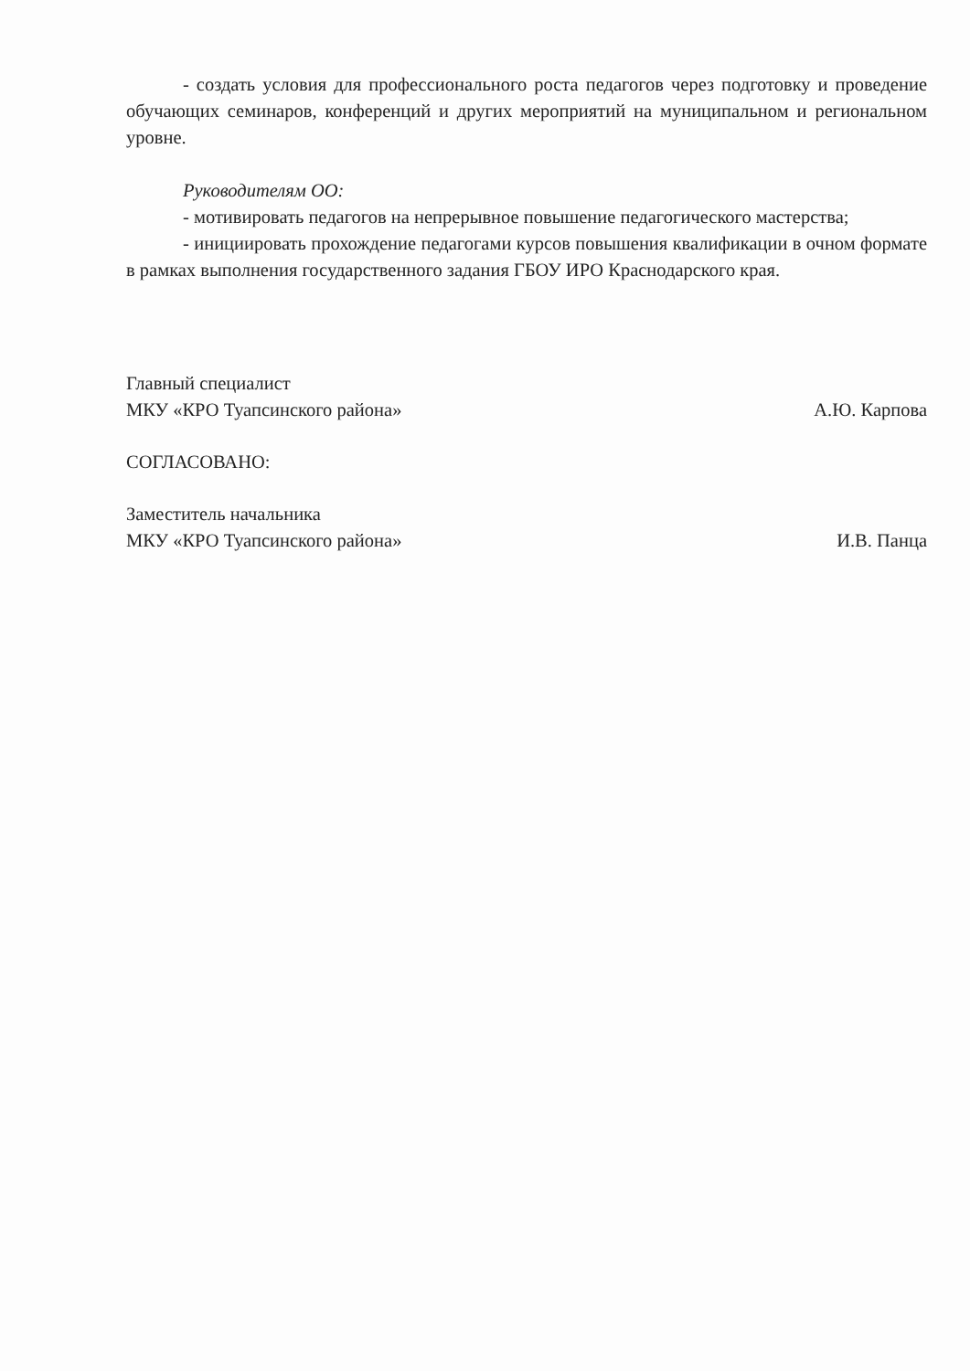- создать условия для профессионального роста педагогов через подготовку и проведение обучающих семинаров, конференций и других мероприятий на муниципальном и региональном уровне.
Руководителям ОО:
- мотивировать педагогов на непрерывное повышение педагогического мастерства;
- инициировать прохождение педагогами курсов повышения квалификации в очном формате в рамках выполнения государственного задания ГБОУ ИРО Краснодарского края.
Главный специалист
МКУ «КРО Туапсинского района»
А.Ю. Карпова
СОГЛАСОВАНО:
Заместитель начальника
МКУ «КРО Туапсинского района»
И.В. Панца